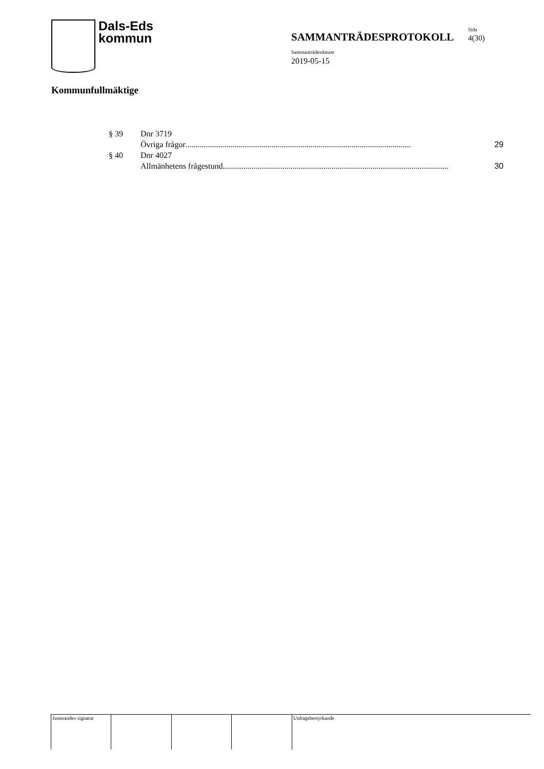Dals-Eds
kommun
SAMMANTRÄDESPROTOKOLL
Sida
4(30)
Sammanträdesdatum
2019-05-15
Kommunfullmäktige
§ 39 Dnr 3719
Övriga frågor.............................................................................................................. 29
§ 40 Dnr 4027
Allmänhetens frågestund.............................................................................................................. 30
Justerandes signatur
Utdragsbestyrkande